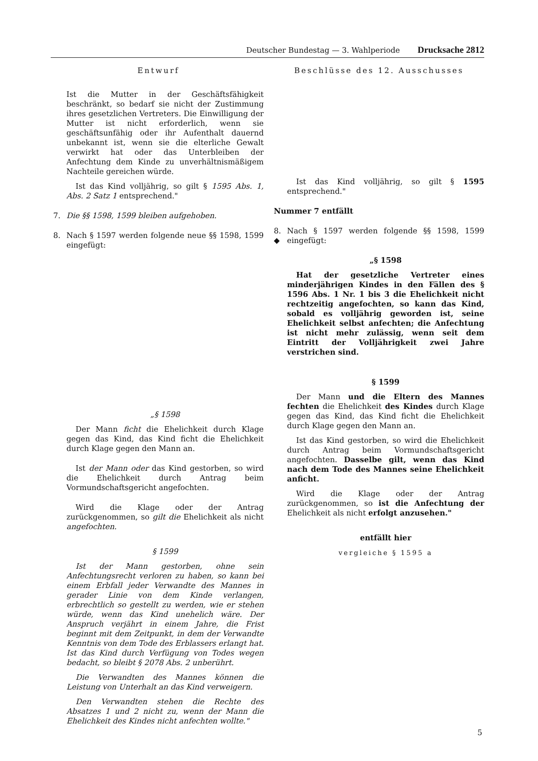Deutscher Bundestag — 3. Wahlperiode Drucksache 2812
Entwurf
Ist die Mutter in der Geschäftsfähigkeit beschränkt, so bedarf sie nicht der Zustimmung ihres gesetzlichen Vertreters. Die Einwilligung der Mutter ist nicht erforderlich, wenn sie geschäftsunfähig oder ihr Aufenthalt dauernd unbekannt ist, wenn sie die elterliche Gewalt verwirkt hat oder das Unterbleiben der Anfechtung dem Kinde zu unverhältnismäßigem Nachteile gereichen würde.
Ist das Kind volljährig, so gilt § 1595 Abs. 1, Abs. 2 Satz 1 entsprechend."
7. Die §§ 1598, 1599 bleiben aufgehoben.
8. Nach § 1597 werden folgende neue §§ 1598, 1599 eingefügt:
„§ 1598
Der Mann ficht die Ehelichkeit durch Klage gegen das Kind, das Kind ficht die Ehelichkeit durch Klage gegen den Mann an.
Ist der Mann oder das Kind gestorben, so wird die Ehelichkeit durch Antrag beim Vormundschaftsgericht angefochten.
Wird die Klage oder der Antrag zurückgenommen, so gilt die Ehelichkeit als nicht angefochten.
§ 1599
Ist der Mann gestorben, ohne sein Anfechtungsrecht verloren zu haben, so kann bei einem Erbfall jeder Verwandte des Mannes in gerader Linie von dem Kinde verlangen, erbrechtlich so gestellt zu werden, wie er stehen würde, wenn das Kind unehelich wäre. Der Anspruch verjährt in einem Jahre, die Frist beginnt mit dem Zeitpunkt, in dem der Verwandte Kenntnis von dem Tode des Erblassers erlangt hat. Ist das Kind durch Verfügung von Todes wegen bedacht, so bleibt § 2078 Abs. 2 unberührt.
Die Verwandten des Mannes können die Leistung von Unterhalt an das Kind verweigern.
Den Verwandten stehen die Rechte des Absatzes 1 und 2 nicht zu, wenn der Mann die Ehelichkeit des Kindes nicht anfechten wollte."
Beschlüsse des 12. Ausschusses
Ist das Kind volljährig, so gilt § 1595 entsprechend."
Nummer 7 entfällt
8.
◆ Nach § 1597 werden folgende §§ 1598, 1599 eingefügt:
„§ 1598
Hat der gesetzliche Vertreter eines minderjährigen Kindes in den Fällen des § 1596 Abs. 1 Nr. 1 bis 3 die Ehelichkeit nicht rechtzeitig angefochten, so kann das Kind, sobald es volljährig geworden ist, seine Ehelichkeit selbst anfechten; die Anfechtung ist nicht mehr zulässig, wenn seit dem Eintritt der Volljährigkeit zwei Jahre verstrichen sind.
§ 1599
Der Mann und die Eltern des Mannes fechten die Ehelichkeit des Kindes durch Klage gegen das Kind, das Kind ficht die Ehelichkeit durch Klage gegen den Mann an.
Ist das Kind gestorben, so wird die Ehelichkeit durch Antrag beim Vormundschaftsgericht angefochten. Dasselbe gilt, wenn das Kind nach dem Tode des Mannes seine Ehelichkeit anficht.
Wird die Klage oder der Antrag zurückgenommen, so ist die Anfechtung der Ehelichkeit als nicht erfolgt anzusehen."
entfällt hier
vergleiche § 1595 a
5